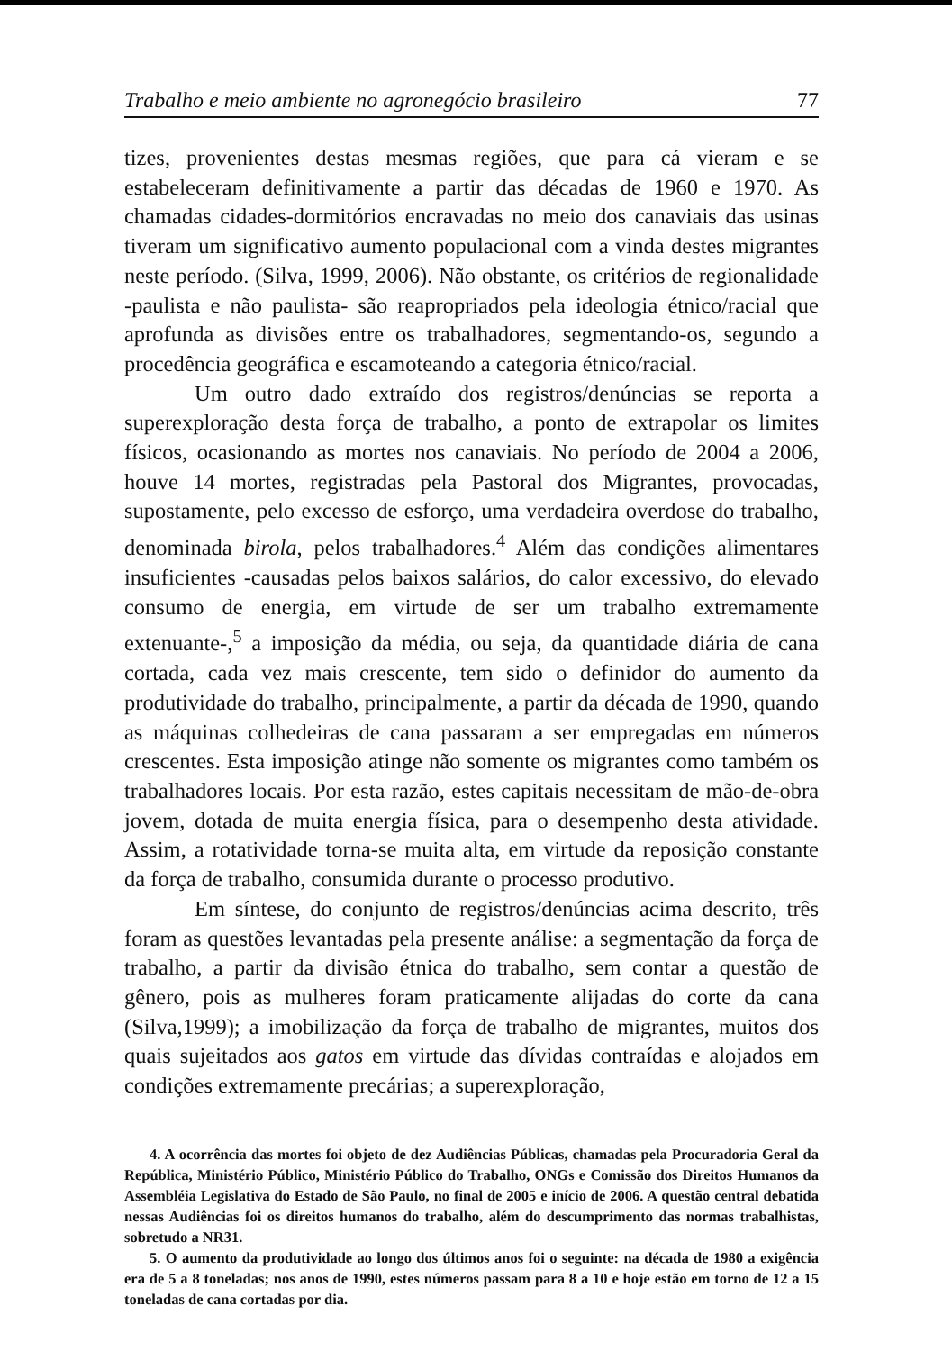Trabalho e meio ambiente no agronegócio brasileiro 77
tizes, provenientes destas mesmas regiões, que para cá vieram e se estabeleceram definitivamente a partir das décadas de 1960 e 1970. As chamadas cidades-dormitórios encravadas no meio dos canaviais das usinas tiveram um significativo aumento populacional com a vinda destes migrantes neste período. (Silva, 1999, 2006). Não obstante, os critérios de regionalidade -paulista e não paulista- são reapropriados pela ideologia étnico/racial que aprofunda as divisões entre os trabalhadores, segmentando-os, segundo a procedência geográfica e escamoteando a categoria étnico/racial.
Um outro dado extraído dos registros/denúncias se reporta a superexploração desta força de trabalho, a ponto de extrapolar os limites físicos, ocasionando as mortes nos canaviais. No período de 2004 a 2006, houve 14 mortes, registradas pela Pastoral dos Migrantes, provocadas, supostamente, pelo excesso de esforço, uma verdadeira overdose do trabalho, denominada birola, pelos trabalhadores.<sup>4</sup> Além das condições alimentares insuficientes -causadas pelos baixos salários, do calor excessivo, do elevado consumo de energia, em virtude de ser um trabalho extremamente extenuante-,<sup>5</sup> a imposição da média, ou seja, da quantidade diária de cana cortada, cada vez mais crescente, tem sido o definidor do aumento da produtividade do trabalho, principalmente, a partir da década de 1990, quando as máquinas colhedeiras de cana passaram a ser empregadas em números crescentes. Esta imposição atinge não somente os migrantes como também os trabalhadores locais. Por esta razão, estes capitais necessitam de mão-de-obra jovem, dotada de muita energia física, para o desempenho desta atividade. Assim, a rotatividade torna-se muita alta, em virtude da reposição constante da força de trabalho, consumida durante o processo produtivo.
Em síntese, do conjunto de registros/denúncias acima descrito, três foram as questões levantadas pela presente análise: a segmentação da força de trabalho, a partir da divisão étnica do trabalho, sem contar a questão de gênero, pois as mulheres foram praticamente alijadas do corte da cana (Silva,1999); a imobilização da força de trabalho de migrantes, muitos dos quais sujeitados aos gatos em virtude das dívidas contraídas e alojados em condições extremamente precárias; a superexploração,
4. A ocorrência das mortes foi objeto de dez Audiências Públicas, chamadas pela Procuradoria Geral da República, Ministério Público, Ministério Público do Trabalho, ONGs e Comissão dos Direitos Humanos da Assembléia Legislativa do Estado de São Paulo, no final de 2005 e início de 2006. A questão central debatida nessas Audiências foi os direitos humanos do trabalho, além do descumprimento das normas trabalhistas, sobretudo a NR31.
5. O aumento da produtividade ao longo dos últimos anos foi o seguinte: na década de 1980 a exigência era de 5 a 8 toneladas; nos anos de 1990, estes números passam para 8 a 10 e hoje estão em torno de 12 a 15 toneladas de cana cortadas por dia.